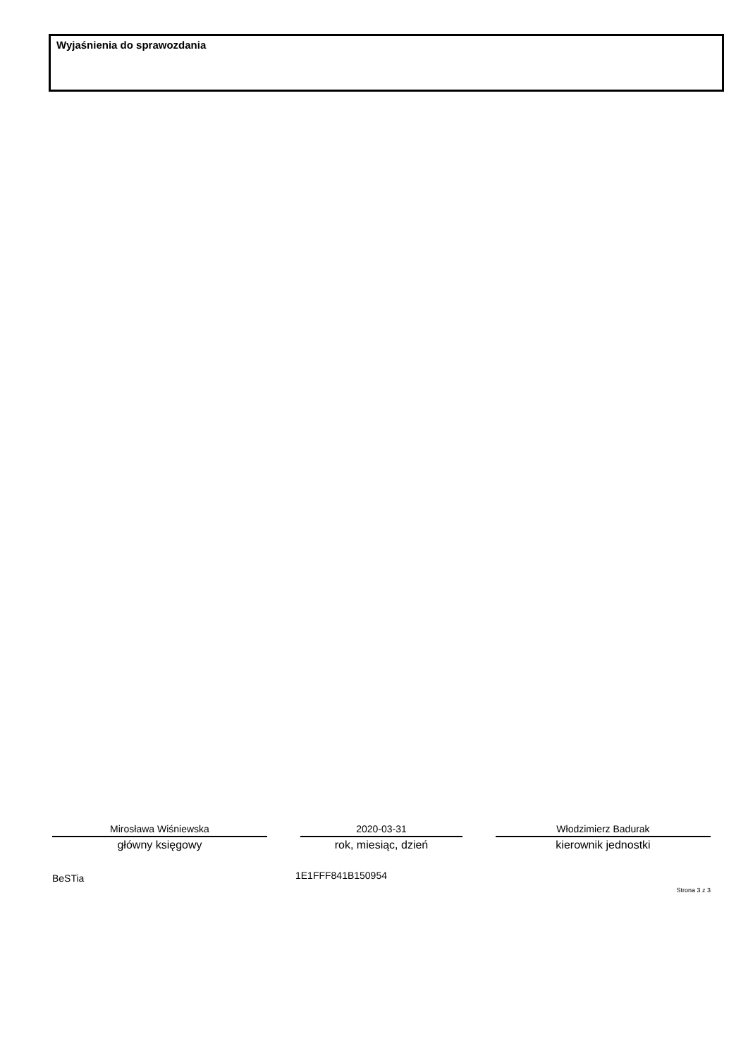Wyjaśnienia do sprawozdania
Mirosława Wiśniewska
główny księgowy
2020-03-31
rok, miesiąc, dzień
Włodzimierz Badurak
kierownik jednostki
BeSTia 1E1FFF841B150954
Strona 3 z 3